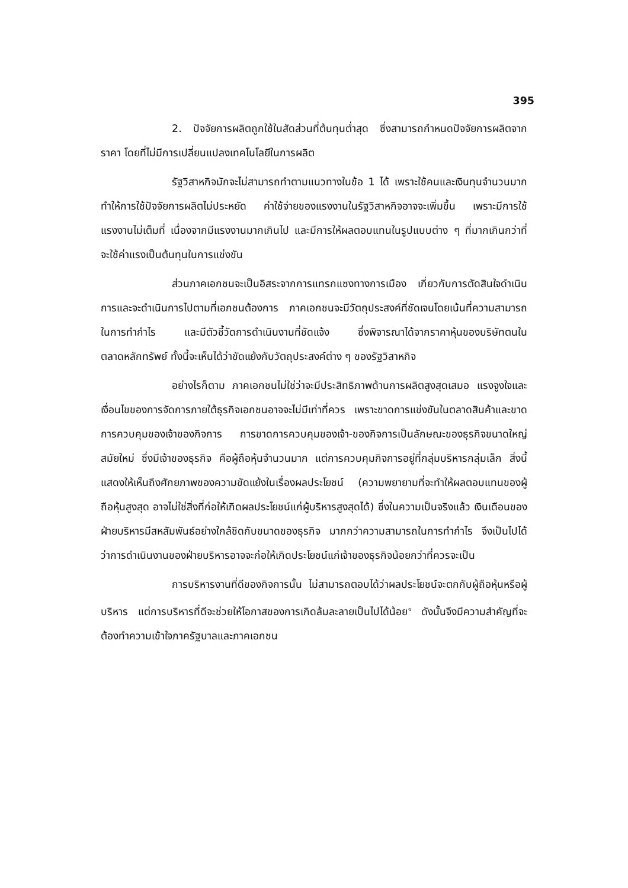395
2. ปัจจัยการผลิตถูกใช้ในสัดส่วนที่ต้นทุนต่ำสุด ซึ่งสามารถกำหนดปัจจัยการผลิตจากราคา โดยที่ไม่มีการเปลี่ยนแปลงเทคโนโลยีในการผลิต
รัฐวิสาหกิจมักจะไม่สามารถทำตามแนวทางในข้อ 1 ได้ เพราะใช้คนและเงินทุนจำนวนมาก ทำให้การใช้ปัจจัยการผลิตไม่ประหยัด ค่าใช้จ่ายของแรงงานในรัฐวิสาหกิจอาจจะเพิ่มขึ้น เพราะมีการใช้แรงงานไม่เต็มที่ เนื่องจากมีแรงงานมากเกินไป และมีการให้ผลตอบแทนในรูปแบบต่าง ๆ ที่มากเกินกว่าที่จะใช้ค่าแรงเป็นต้นทุนในการแข่งขัน
ส่วนภาคเอกชนจะเป็นอิสระจากการแทรกแซงทางการเมือง เกี่ยวกับการตัดสินใจดำเนินการและจะดำเนินการไปตามที่เอกชนต้องการ ภาคเอกชนจะมีวัตถุประสงค์ที่ชัดเจนโดยเน้นที่ความสามารถในการทำกำไร และมีตัวชี้วัดการดำเนินงานที่ชัดแจ้ง ซึ่งพิจารณาได้จากราคาหุ้นของบริษัทตนในตลาดหลักทรัพย์ ทั้งนี้จะเห็นได้ว่าขัดแย้งกับวัตถุประสงค์ต่าง ๆ ของรัฐวิสาหกิจ
อย่างไรก็ตาม ภาคเอกชนไม่ใช่ว่าจะมีประสิทธิภาพด้านการผลิตสูงสุดเสมอ แรงจูงใจและเงื่อนไขของการจัดการภายใต้ธุรกิจเอกชนอาจจะไม่มีเท่าที่ควร เพราะขาดการแข่งขันในตลาดสินค้าและขาดการควบคุมของเจ้าของกิจการ การขาดการควบคุมของเจ้า-ของกิจการเป็นลักษณะของธุรกิจขนาดใหญ่สมัยใหม่ ซึ่งมีเจ้าของธุรกิจ คือผู้ถือหุ้นจำนวนมาก แต่การควบคุมกิจการอยู่ที่กลุ่มบริหารกลุ่มเล็ก สิ่งนี้แสดงให้เห็นถึงศักยภาพของความขัดแย้งในเรื่องผลประโยชน์ (ความพยายามที่จะทำให้ผลตอบแทนของผู้ถือหุ้นสูงสุด อาจไม่ใช่สิ่งที่ก่อให้เกิดผลประโยชน์แก่ผู้บริหารสูงสุดได้) ซึ่งในความเป็นจริงแล้ว เงินเดือนของฝ่ายบริหารมีสหสัมพันธ์อย่างใกล้ชิดกับขนาดของธุรกิจ มากกว่าความสามารถในการทำกำไร จึงเป็นไปได้ว่าการดำเนินงานของฝ่ายบริหารอาจจะก่อให้เกิดประโยชน์แก่เจ้าของธุรกิจน้อยกว่าที่ควรจะเป็น
การบริหารงานที่ดีของกิจการนั้น ไม่สามารถตอบได้ว่าผลประโยชน์จะตกกับผู้ถือหุ้นหรือผู้บริหาร แต่การบริหารที่ดีจะช่วยให้โอกาสของการเกิดล้มละลายเป็นไปได้น้อย<sup>๑</sup> ดังนั้นจึงมีความสำคัญที่จะต้องทำความเข้าใจภาครัฐบาลและภาคเอกชน